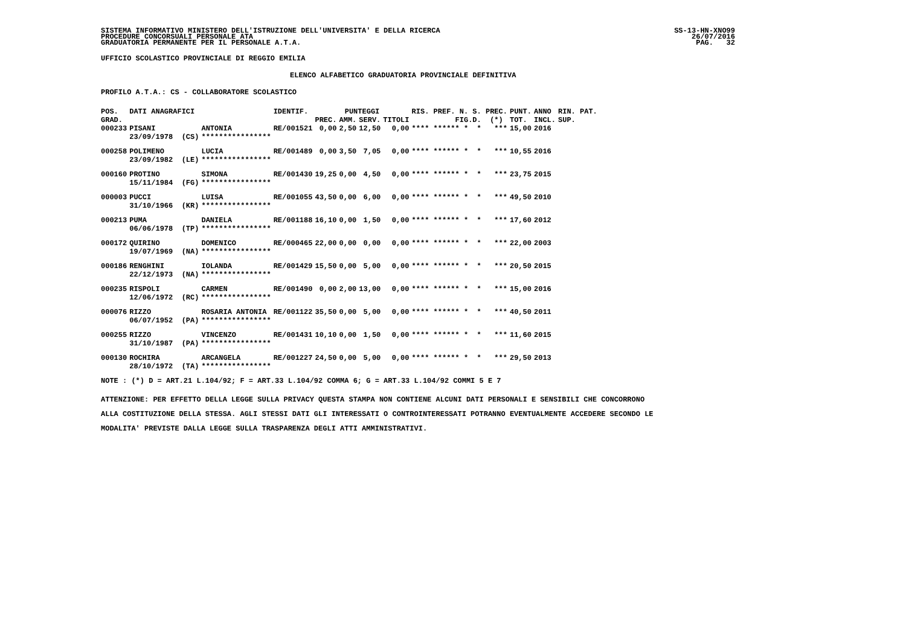SISTEMA INFORMATIVO MINISTERO DELL'ISTRUZIONE DELL'UNIVERSITA' E DELLA RICERCA
PROCEDURE CONCORSUALI PERSONALE ATA
GRADUATORIA PERMANENTE PER IL PERSONALE A.T.A.
SS-13-HN-XNO99
26/07/2016
PAG.   32
UFFICIO SCOLASTICO PROVINCIALE DI REGGIO EMILIA
ELENCO ALFABETICO GRADUATORIA PROVINCIALE DEFINITIVA
PROFILO A.T.A.: CS - COLLABORATORE SCOLASTICO
| POS. | DATI ANAGRAFICI | | IDENTIF. | PUNTEGGI | | | | RIS. PREF. N. S. PREC. | PUNT. | ANNO | RIN. PAT. |
| --- | --- | --- | --- | --- | --- | --- | --- | --- | --- | --- | --- |
| GRAD. | | | | PREC. | AMM. | SERV. | TITOLI | FIG.D. (*) | TOT. | INCL. | SUP. |
| 000233 | PISANI | ANTONIA | RE/001521 | 0,00 | 2,50 | 12,50 | 0,00 | **** ****** * * *** | 15,00 | 2016 | |
| | 23/09/1978 (CS) | **************** | | | | | | | | | |
| 000258 | POLIMENO | LUCIA | RE/001489 | 0,00 | 3,50 | 7,05 | 0,00 | **** ****** * * *** | 10,55 | 2016 | |
| | 23/09/1982 (LE) | **************** | | | | | | | | | |
| 000160 | PROTINO | SIMONA | RE/001430 | 19,25 | 0,00 | 4,50 | 0,00 | **** ****** * * *** | 23,75 | 2015 | |
| | 15/11/1984 (FG) | **************** | | | | | | | | | |
| 000003 | PUCCI | LUISA | RE/001055 | 43,50 | 0,00 | 6,00 | 0,00 | **** ****** * * *** | 49,50 | 2010 | |
| | 31/10/1966 (KR) | **************** | | | | | | | | | |
| 000213 | PUMA | DANIELA | RE/001188 | 16,10 | 0,00 | 1,50 | 0,00 | **** ****** * * *** | 17,60 | 2012 | |
| | 06/06/1978 (TP) | **************** | | | | | | | | | |
| 000172 | QUIRINO | DOMENICO | RE/000465 | 22,00 | 0,00 | 0,00 | 0,00 | **** ****** * * *** | 22,00 | 2003 | |
| | 19/07/1969 (NA) | **************** | | | | | | | | | |
| 000186 | RENGHINI | IOLANDA | RE/001429 | 15,50 | 0,00 | 5,00 | 0,00 | **** ****** * * *** | 20,50 | 2015 | |
| | 22/12/1973 (NA) | **************** | | | | | | | | | |
| 000235 | RISPOLI | CARMEN | RE/001490 | 0,00 | 2,00 | 13,00 | 0,00 | **** ****** * * *** | 15,00 | 2016 | |
| | 12/06/1972 (RC) | **************** | | | | | | | | | |
| 000076 | RIZZO | ROSARIA ANTONIA | RE/001122 | 35,50 | 0,00 | 5,00 | 0,00 | **** ****** * * *** | 40,50 | 2011 | |
| | 06/07/1952 (PA) | **************** | | | | | | | | | |
| 000255 | RIZZO | VINCENZO | RE/001431 | 10,10 | 0,00 | 1,50 | 0,00 | **** ****** * * *** | 11,60 | 2015 | |
| | 31/10/1987 (PA) | **************** | | | | | | | | | |
| 000130 | ROCHIRA | ARCANGELA | RE/001227 | 24,50 | 0,00 | 5,00 | 0,00 | **** ****** * * *** | 29,50 | 2013 | |
| | 28/10/1972 (TA) | **************** | | | | | | | | | |
NOTE : (*) D = ART.21 L.104/92; F = ART.33 L.104/92 COMMA 6; G = ART.33 L.104/92 COMMI 5 E 7
ATTENZIONE: PER EFFETTO DELLA LEGGE SULLA PRIVACY QUESTA STAMPA NON CONTIENE ALCUNI DATI PERSONALI E SENSIBILI CHE CONCORRONO
ALLA COSTITUZIONE DELLA STESSA. AGLI STESSI DATI GLI INTERESSATI O CONTROINTERESSATI POTRANNO EVENTUALMENTE ACCEDERE SECONDO LE
MODALITA' PREVISTE DALLA LEGGE SULLA TRASPARENZA DEGLI ATTI AMMINISTRATIVI.